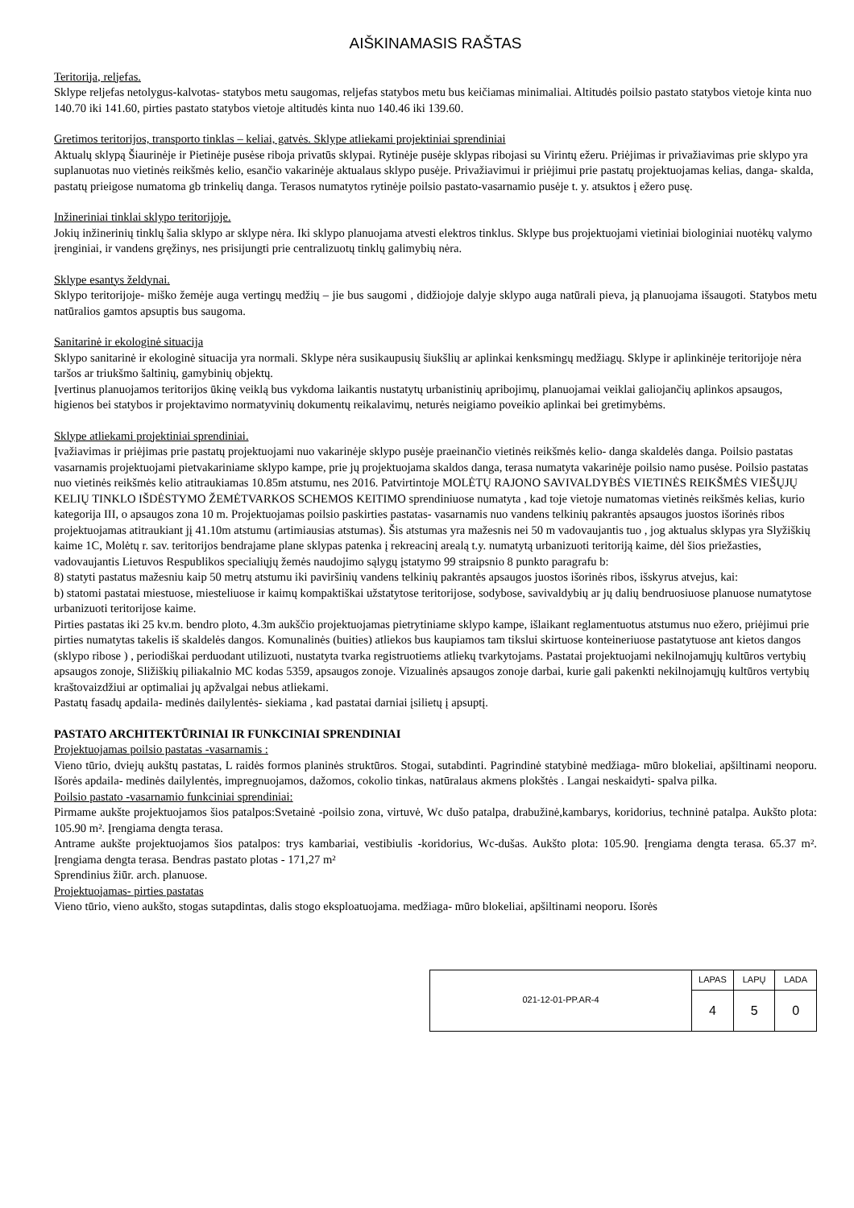AIŠKINAMASIS RAŠTAS
Teritorija, reljefas.
Sklype reljefas netolygus-kalvotas- statybos metu saugomas, reljefas statybos metu bus keičiamas minimaliai. Altitudės poilsio pastato statybos vietoje kinta nuo 140.70 iki 141.60, pirties pastato statybos vietoje altitudės kinta nuo 140.46 iki 139.60.
Gretimos teritorijos, transporto tinklas – keliai, gatvės. Sklype atliekami projektiniai sprendiniai
Aktualų sklypą Šiaurinėje ir Pietinėje pusėse riboja privatūs sklypai. Rytinėje pusėje sklypas ribojasi su Virintų ežeru. Priėjimas ir privažiavimas prie sklypo yra suplanuotas nuo vietinės reikšmės kelio, esančio vakarinėje aktualaus sklypo pusėje. Privažiavimui ir priėjimui prie pastatų projektuojamas kelias, danga- skalda, pastatų prieigose numatoma gb trinkelių danga. Terasos numatytos rytinėje poilsio pastato-vasarnamio pusėje t. y. atsuktos į ežero pusę.
Inžineriniai tinklai sklypo teritorijoje.
Jokių inžinerinių tinklų šalia sklypo ar sklype nėra. Iki sklypo planuojama atvesti elektros tinklus. Sklype bus projektuojami vietiniai biologiniai nuotėkų valymo įrenginiai, ir vandens gręžinys, nes prisijungti prie centralizuotų tinklų galimybių nėra.
Sklype esantys želdynai.
Sklypo teritorijoje- miško žemėje auga vertingų medžių – jie bus saugomi , didžiojoje dalyje sklypo auga natūrali pieva, ją planuojama išsaugoti. Statybos metu natūralios gamtos apsuptis bus saugoma.
Sanitarinė ir ekologinė situacija
Sklypo sanitarinė ir ekologinė situacija yra normali. Sklype nėra susikaupusių šiukšlių ar aplinkai kenksmingų medžiagų. Sklype ir aplinkinėje teritorijoje nėra taršos ar triukšmo šaltinių, gamybinių objektų.
Įvertinus planuojamos teritorijos ūkinę veiklą bus vykdoma laikantis nustatytų urbanistinių apribojimų, planuojamai veiklai galiojančių aplinkos apsaugos, higienos bei statybos ir projektavimo normatyvinių dokumentų reikalavimų, neturės neigiamo poveikio aplinkai bei gretimybėms.
Sklype atliekami projektiniai sprendiniai.
Įvažiavimas ir priėjimas prie pastatų projektuojami nuo vakarinėje sklypo pusėje praeinančio vietinės reikšmės kelio- danga skaldelės danga. Poilsio pastatas vasarnamis projektuojami pietvakariniame sklypo kampe, prie jų projektuojama skaldos danga, terasa numatyta vakarinėje poilsio namo pusėse. Poilsio pastatas nuo vietinės reikšmės kelio atitraukiamas 10.85m atstumu, nes 2016. Patvirtintoje MOLĖTŲ RAJONO SAVIVALDYBĖS VIETINĖS REIKŠMĖS VIEŠŲJŲ KELIŲ TINKLO IŠDĖSTYMO ŽEMĖTVARKOS SCHEMOS KEITIMO sprendiniuose numatyta , kad toje vietoje numatomas vietinės reikšmės kelias, kurio kategorija III, o apsaugos zona 10 m. Projektuojamas poilsio paskirties pastatas- vasarnamis nuo vandens telkinių pakrantės apsaugos juostos išorinės ribos projektuojamas atitraukiant jį 41.10m atstumu (artimiausias atstumas). Šis atstumas yra mažesnis nei 50 m vadovaujantis tuo , jog aktualus sklypas yra Slyžiškių kaime 1C, Molėtų r. sav. teritorijos bendrajame plane sklypas patenka į rekreacinį arealą t.y. numatytą urbanizuoti teritoriją kaime, dėl šios priežasties, vadovaujantis Lietuvos Respublikos specialiųjų žemės naudojimo sąlygų įstatymo 99 straipsnio 8 punkto paragrafu b:
8) statyti pastatus mažesniu kaip 50 metrų atstumu iki paviršinių vandens telkinių pakrantės apsaugos juostos išorinės ribos, išskyrus atvejus, kai:
b) statomi pastatai miestuose, miesteliuose ir kaimų kompaktiškai užstatytose teritorijose, sodybose, savivaldybių ar jų dalių bendruosiuose planuose numatytose urbanizuoti teritorijose kaime.
Pirties pastatas iki 25 kv.m. bendro ploto, 4.3m aukščio projektuojamas pietrytiniame sklypo kampe, išlaikant reglamentuotus atstumus nuo ežero, priėjimui prie pirties numatytas takelis iš skaldelės dangos. Komunalinės (buities) atliekos bus kaupiamos tam tikslui skirtuose konteineriuose pastatytuose ant kietos dangos (sklypo ribose ) , periodiškai perduodant utilizuoti, nustatyta tvarka registruotiems atliekų tvarkytojams. Pastatai projektuojami nekilnojamųjų kultūros vertybių apsaugos zonoje, Sližiškių piliakalnio MC kodas 5359, apsaugos zonoje. Vizualinės apsaugos zonoje darbai, kurie gali pakenkti nekilnojamųjų kultūros vertybių kraštovaizdžiui ar optimaliai jų apžvalgai nebus atliekami.
Pastatų fasadų apdaila- medinės dailylentės- siekiama , kad pastatai darniai įsilietų į apsuptį.
PASTATO ARCHITEKTŪRINIAI IR FUNKCINIAI SPRENDINIAI
Projektuojamas poilsio pastatas -vasarnamis :
Vieno tūrio, dviejų aukštų pastatas, L raidės formos planinės struktūros. Stogai, sutabdinti. Pagrindinė statybinė medžiaga- mūro blokeliai, apšiltinami neoporu. Išorės apdaila- medinės dailylentės, impregnuojamos, dažomos, cokolio tinkas, natūralaus akmens plokštės . Langai neskaidyti- spalva pilka.
Poilsio pastato -vasarnamio funkciniai sprendiniai:
Pirmame aukšte projektuojamos šios patalpos:Svetainė -poilsio zona, virtuvė, Wc dušo patalpa, drabužinė,kambarys, koridorius, techninė patalpa. Aukšto plota: 105.90 m². Įrengiama dengta terasa.
Antrame aukšte projektuojamos šios patalpos: trys kambariai, vestibiulis -koridorius, Wc-dušas. Aukšto plota: 105.90. Įrengiama dengta terasa. 65.37 m². Įrengiama dengta terasa. Bendras pastato plotas - 171,27 m²
Sprendinius žiūr. arch. planuose.
Projektuojamas- pirties pastatas
Vieno tūrio, vieno aukšto, stogas sutapdintas, dalis stogo eksploatuojama. medžiaga- mūro blokeliai, apšiltinami neoporu. Išorės
| 021-12-01-PP.AR-4 | LAPAS | LAPŲ | LADA |
| | 4 | 5 | 0 |